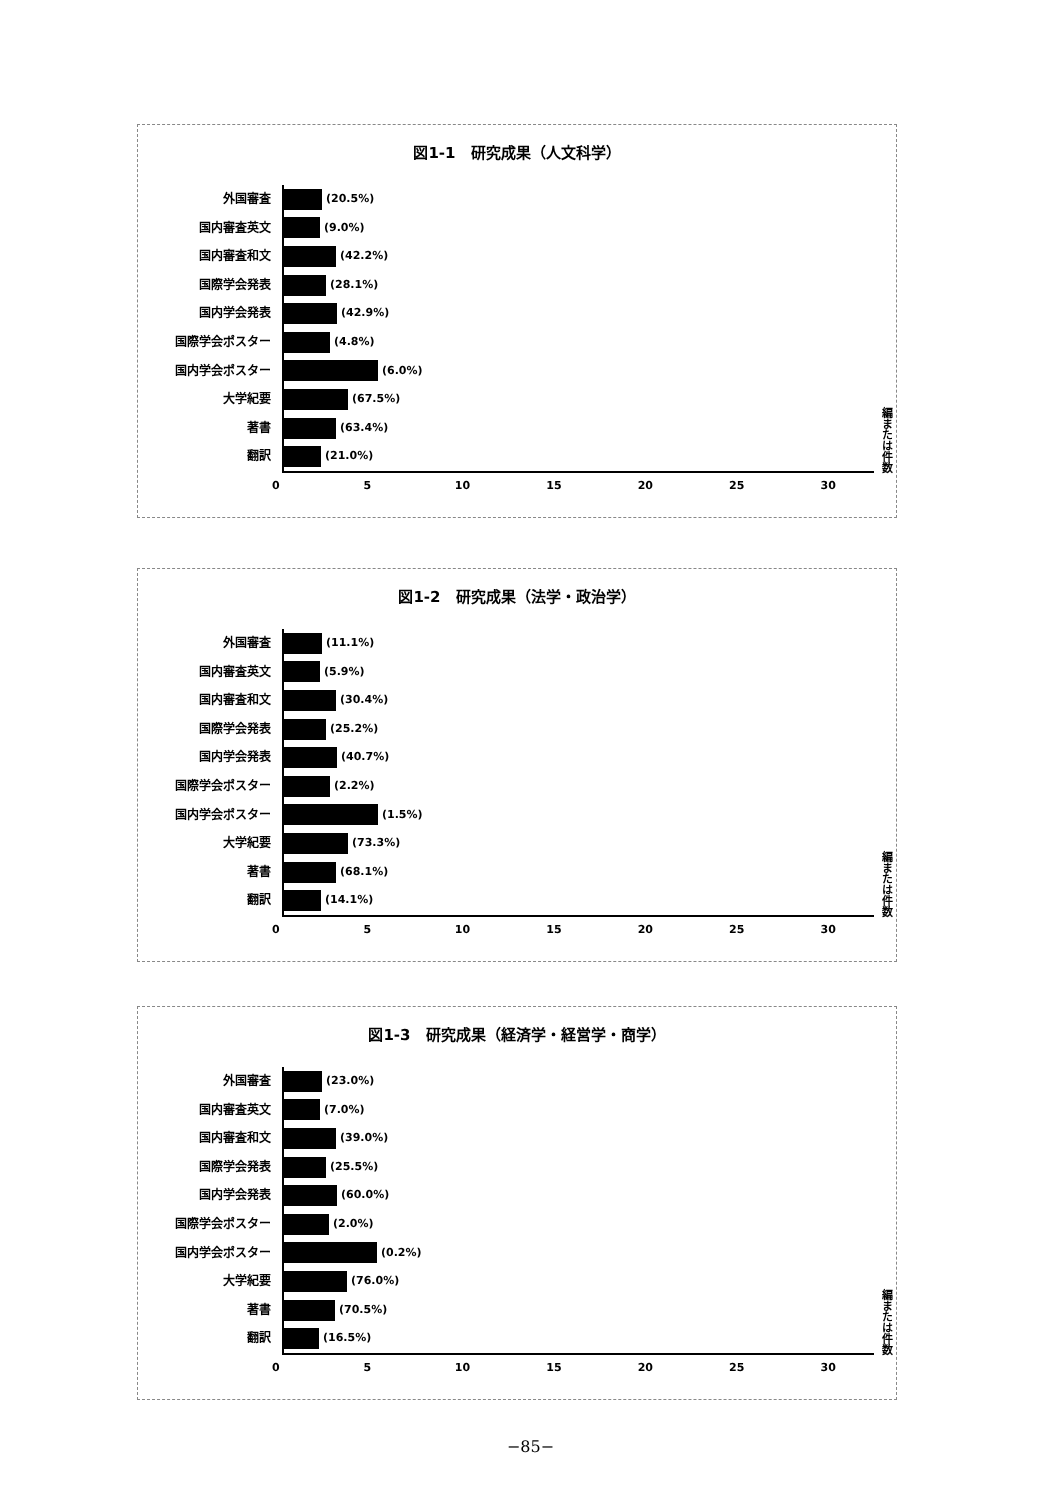図1-1　研究成果（人文科学）
外国審査
国内審査英文
国内審査和文
国際学会発表
国内学会発表
国際学会ポスター
国内学会ポスター
大学紀要
著書
翻訳
(20.5%)
(9.0%)
(42.2%)
(28.1%)
(42.9%)
(4.8%)
(6.0%)
(67.5%)
(63.4%)
(21.0%)
編または件数
0 5 10 15 20 25 30
図1-2　研究成果（法学・政治学）
外国審査
国内審査英文
国内審査和文
国際学会発表
国内学会発表
国際学会ポスター
国内学会ポスター
大学紀要
著書
翻訳
(11.1%)
(5.9%)
(30.4%)
(25.2%)
(40.7%)
(2.2%)
(1.5%)
(73.3%)
(68.1%)
(14.1%)
編または件数
0 5 10 15 20 25 30
図1-3　研究成果（経済学・経営学・商学）
外国審査
国内審査英文
国内審査和文
国際学会発表
国内学会発表
国際学会ポスター
国内学会ポスター
大学紀要
著書
翻訳
(23.0%)
(7.0%)
(39.0%)
(25.5%)
(60.0%)
(2.0%)
(0.2%)
(76.0%)
(70.5%)
(16.5%)
編または件数
0 5 10 15 20 25 30
−85−